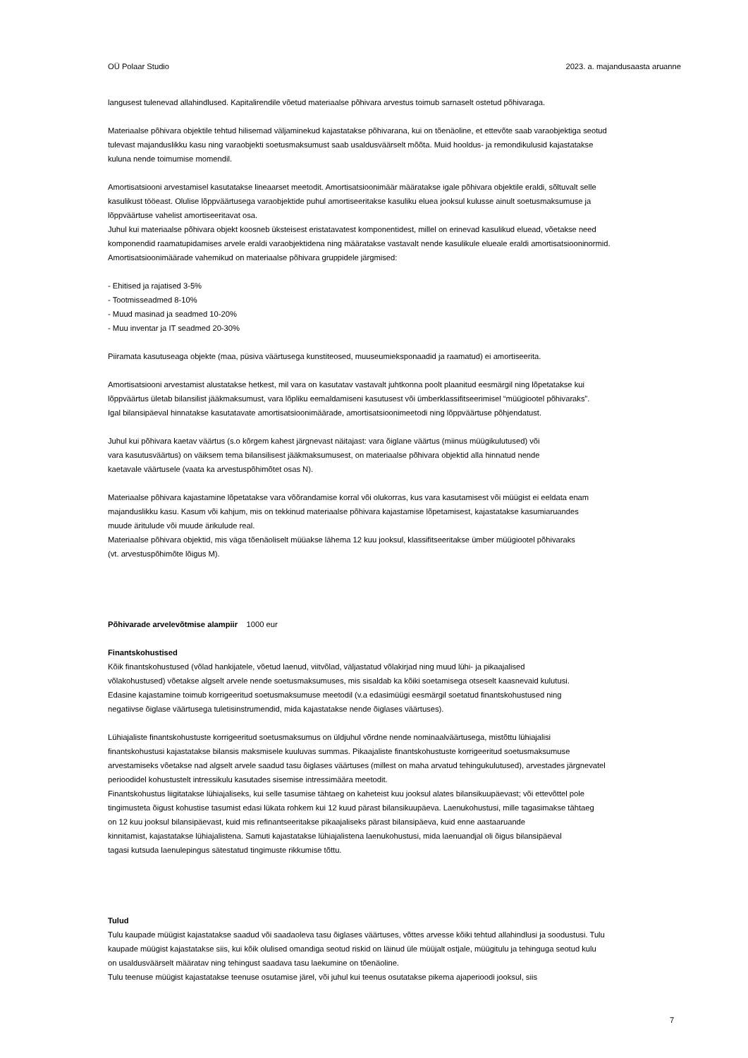OÜ Polaar Studio 2023. a. majandusaasta aruanne
langusest tulenevad allahindlused. Kapitalirendile võetud materiaalse põhivara arvestus toimub sarnaselt ostetud põhivaraga.
Materiaalse põhivara objektile tehtud hilisemad väljaminekud kajastatakse põhivarana, kui on tõenäoline, et ettevõte saab varaobjektiga seotud
tulevast majanduslikku kasu ning varaobjekti soetusmaksumust saab usaldusväärselt mõõta. Muid hooldus- ja remondikulusid kajastatakse
kuluna nende toimumise momendil.
Amortisatsiooni arvestamisel kasutatakse lineaarset meetodit. Amortisatsioonimäär määratakse igale põhivara objektile eraldi, sõltuvalt selle
kasulikust tööeast. Olulise lõppväärtusega varaobjektide puhul amortiseeritakse kasuliku eluea jooksul kulusse ainult soetusmaksumuse ja
lõppväärtuse vahelist amortiseeritavat osa.
Juhul kui materiaalse põhivara objekt koosneb üksteisest eristatavatest komponentidest, millel on erinevad kasulikud eluead, võetakse need
komponendid raamatupidamises arvele eraldi varaobjektidena ning määratakse vastavalt nende kasulikule elueale eraldi amortisatsiooninormid.
Amortisatsioonimäärade vahemikud on materiaalse põhivara gruppidele järgmised:
- Ehitised ja rajatised 3-5%
- Tootmisseadmed 8-10%
- Muud masinad ja seadmed 10-20%
- Muu inventar ja IT seadmed 20-30%
Piiramata kasutuseaga objekte (maa, püsiva väärtusega kunstiteosed, muuseumieksponaadid ja raamatud) ei amortiseerita.
Amortisatsiooni arvestamist alustatakse hetkest, mil vara on kasutatav vastavalt juhtkonna poolt plaanitud eesmärgil ning lõpetatakse kui
lõppväärtus ületab bilansilist jääkmaksumust, vara lõpliku eemaldamiseni kasutusest või ümberklassifitseerimisel “müügiootel põhivaraks”.
Igal bilansipäeval hinnatakse kasutatavate amortisatsioonimäärade, amortisatsioonimeetodi ning lõppväärtuse põhjendatust.
Juhul kui põhivara kaetav väärtus (s.o kõrgem kahest järgnevast näitajast: vara õiglane väärtus (miinus müügikulutused) või
vara kasutusväärtus) on väiksem tema bilansilisest jääkmaksumusest, on materiaalse põhivara objektid alla hinnatud nende
kaetavale väärtusele (vaata ka arvestuspõhimõtet osas N).
Materiaalse põhivara kajastamine lõpetatakse vara võõrandamise korral või olukorras, kus vara kasutamisest või müügist ei eeldata enam
majanduslikku kasu. Kasum või kahjum, mis on tekkinud materiaalse põhivara kajastamise lõpetamisest, kajastatakse kasumiaruandes
muude äritulude või muude ärikulude real.
Materiaalse põhivara objektid, mis väga tõenäoliselt müüakse lähema 12 kuu jooksul, klassifitseeritakse ümber müügiootel põhivaraks
(vt. arvestuspõhimõte lõigus M).
Põhivarade arvelevõtmise alampiir 1000 eur
Finantskohustised
Kõik finantskohustused (võlad hankijatele, võetud laenud, viitvõlad, väljastatud võlakirjad ning muud lühi- ja pikaajalised
võlakohustused) võetakse algselt arvele nende soetusmaksumuses, mis sisaldab ka kõiki soetamisega otseselt kaasnevaid kulutusi.
Edasine kajastamine toimub korrigeeritud soetusmaksumuse meetodil (v.a edasimüügi eesmärgil soetatud finantskohustused ning
negatiivse õiglase väärtusega tuletisinstrumendid, mida kajastatakse nende õiglases väärtuses).
Lühiajaliste finantskohustuste korrigeeritud soetusmaksumus on üldjuhul võrdne nende nominaalväärtusega, mistõttu lühiajalisi
finantskohustusi kajastatakse bilansis maksmisele kuuluvas summas. Pikaajaliste finantskohustuste korrigeeritud soetusmaksumuse
arvestamiseks võetakse nad algselt arvele saadud tasu õiglases väärtuses (millest on maha arvatud tehingukulutused), arvestades järgnevatel
perioodidel kohustustelt intressikulu kasutades sisemise intressimäära meetodit.
Finantskohustus liigitatakse lühiajaliseks, kui selle tasumise tähtaeg on kaheteist kuu jooksul alates bilansikuupäevast; või ettevõttel pole
tingimusteta õigust kohustise tasumist edasi lükata rohkem kui 12 kuud pärast bilansikuupäeva. Laenukohustusi, mille tagasimakse tähtaeg
on 12 kuu jooksul bilansipäevast, kuid mis refinantseeritakse pikaajaliseks pärast bilansipäeva, kuid enne aastaaruande
kinnitamist, kajastatakse lühiajalistena. Samuti kajastatakse lühiajalistena laenukohustusi, mida laenuandjal oli õigus bilansipäeval
tagasi kutsuda laenulepingus sätestatud tingimuste rikkumise tõttu.
Tulud
Tulu kaupade müügist kajastatakse saadud või saadaoleva tasu õiglases väärtuses, võttes arvesse kõiki tehtud allahindlusi ja soodustusi. Tulu
kaupade müügist kajastatakse siis, kui kõik olulised omandiga seotud riskid on läinud üle müüjalt ostjale, müügitulu ja tehinguga seotud kulu
on usaldusväärselt määratav ning tehingust saadava tasu laekumine on tõenäoline.
Tulu teenuse müügist kajastatakse teenuse osutamise järel, või juhul kui teenus osutatakse pikema ajaperioodi jooksul, siis
7